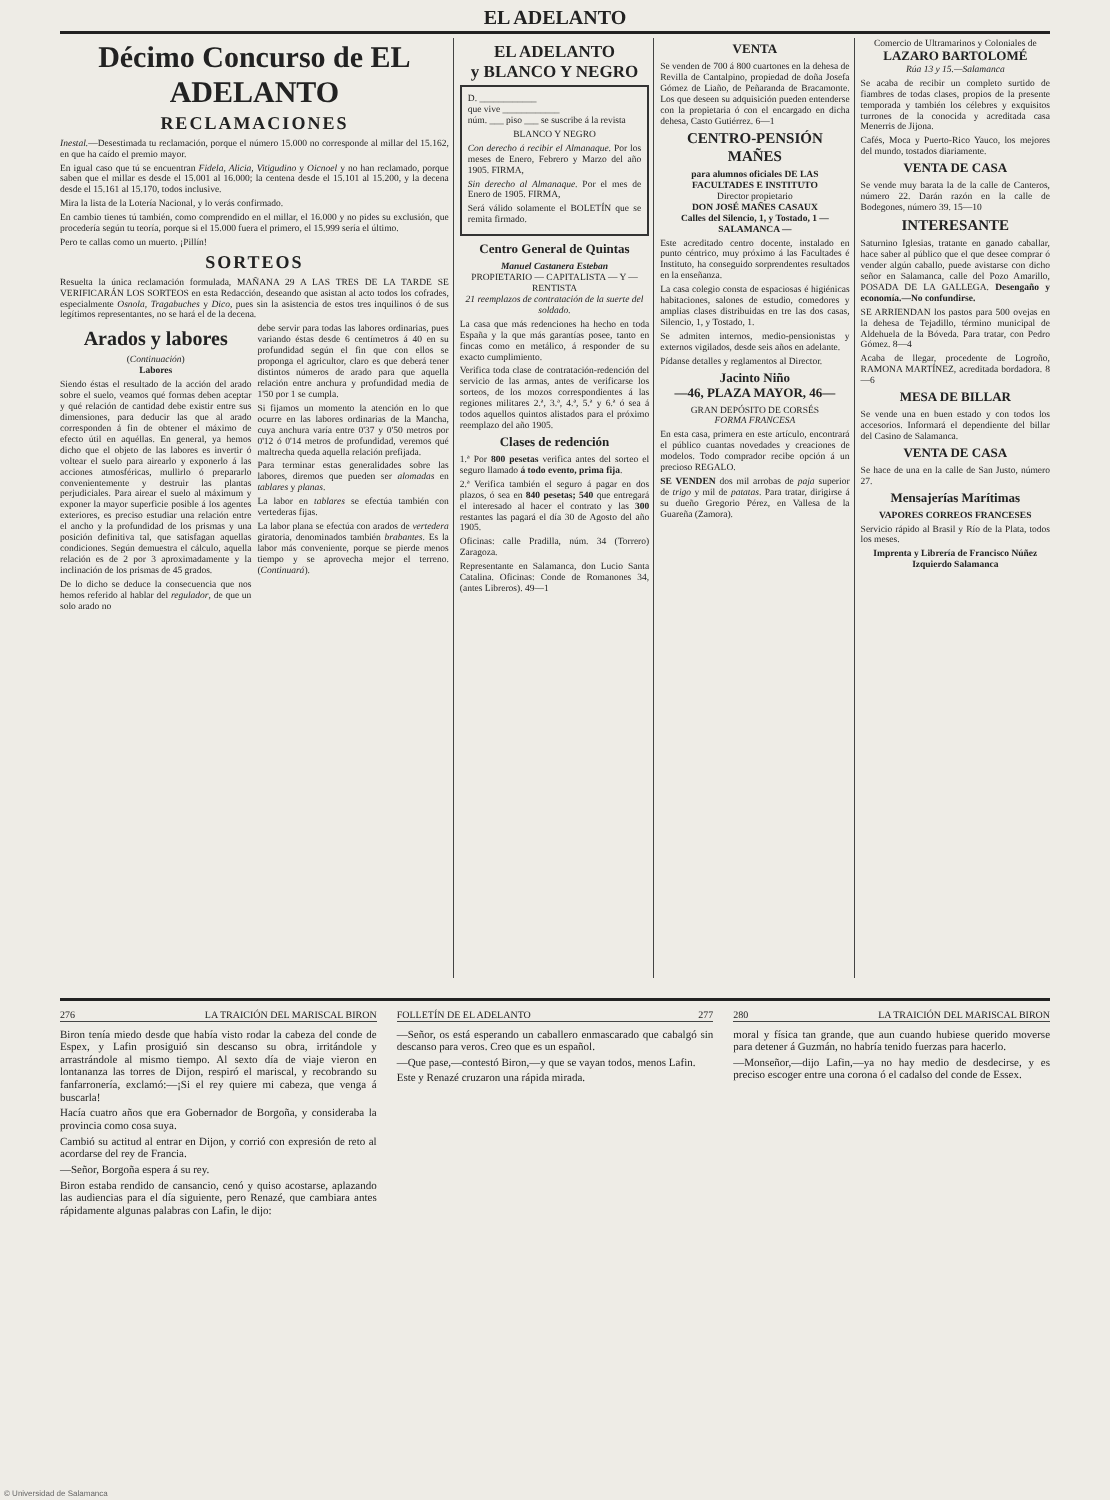EL ADELANTO
Décimo Concurso de EL ADELANTO
RECLAMACIONES
Inestal.—Desestimada tu reclamación, porque el número 15.000 no corresponde al millar del 15.162, en que ha caído el premio mayor.
En igual caso que tú se encuentran Fidela, Alicia, Vitigudino y Oicnoel y no han reclamado, porque saben que el millar es desde el 15.001 al 16.000; la centena desde el 15.101 al 15.200, y la decena desde el 15.161 al 15.170, todos inclusive.
Mira la lista de la Lotería Nacional, y lo verás confirmado.
En cambio tienes tú también, como comprendido en el millar, el 16.000 y no pides su exclusión, que procedería según tu teoría, porque si el 15.000 fuera el primero, el 15.999 sería el último.
Pero te callas como un muerto. ¡Pillín!
SORTEOS
Resuelta la única reclamación formulada, MAÑANA 29 A LAS TRES DE LA TARDE SE VERIFICARÁN LOS SORTEOS en esta Redacción, deseando que asistan al acto todos los cofrades, especialmente Osnola, Tragabuches y Dico, pues sin la asistencia de estos tres inquilinos ó de sus legítimos representantes, no se hará el de la decena.
Arados y labores
(Continuación)
Labores
Siendo éstas el resultado de la acción del arado sobre el suelo, veamos qué formas deben aceptar y qué relación de cantidad debe existir entre sus dimensiones, para deducir las que al arado corresponden á fin de obtener el máximo de efecto útil en aquéllas. En general, ya hemos dicho que el objeto de las labores es invertir ó voltear el suelo para airearlo y exponerlo á las acciones atmosféricas, mullirlo ó prepararlo convenientemente y destruir las plantas perjudiciales. Para airear el suelo al máximum y exponer la mayor superficie posible á los agentes exteriores, es preciso estudiar una relación entre el ancho y la profundidad de los prismas y una posición definitiva tal, que satisfagan aquellas condiciones. Según demuestra el cálculo, aquella relación es de 2 por 3 aproximadamente y la inclinación de los prismas de 45 grados.
De lo dicho se deduce la consecuencia que nos hemos referido al hablar del regulador, de que un solo arado no
debe servir para todas las labores ordinarias, pues variando éstas desde 6 centímetros á 40 en su profundidad según el fin que con ellos se proponga el agricultor, claro es que deberá tener distintos números de arado para que aquella relación entre anchura y profundidad media de 1'50 por 1 se cumpla.
Si fijamos un momento la atención en lo que ocurre en las labores ordinarias de la Mancha, cuya anchura varía entre 0'37 y 0'50 metros por 0'12 ó 0'14 metros de profundidad, veremos qué maltrecha queda aquella relación prefijada.
Para terminar estas generalidades sobre las labores, diremos que pueden ser alomadas en tablares y planas.
La labor en tablares se efectúa también con vertederas fijas.
La labor plana se efectúa con arados de vertedera giratoria, denominados también brabantes. Es la labor más conveniente, porque se pierde menos tiempo y se aprovecha mejor el terreno. (Continuará).
EL ADELANTO
y BLANCO Y NEGRO
D. ____________
que vive ____________
núm. ___ piso ___ se suscribe á la revista
BLANCO Y NEGRO
Con derecho á recibir el Almanaque. Por los meses de Enero, Febrero y Marzo del año 1905. FIRMA,
Sin derecho al Almanaque. Por el mes de Enero de 1905. FIRMA,
Será válido solamente el BOLETÍN que se remita firmado.
Centro General de Quintas
Manuel Castanera Esteban
PROPIETARIO — CAPITALISTA — Y — RENTISTA
21 reemplazos de contratación de la suerte del soldado.
La casa que más redenciones ha hecho en toda España y la que más garantías posee, tanto en fincas como en metálico, á responder de su exacto cumplimiento.
Verifica toda clase de contratación-redención del servicio de las armas, antes de verificarse los sorteos, de los mozos correspondientes á las regiones militares 2.ª, 3.ª, 4.ª, 5.ª y 6.ª ó sea á todos aquellos quintos alistados para el próximo reemplazo del año 1905.
Clases de redención
1.ª Por 800 pesetas verifica antes del sorteo el seguro llamado á todo evento, prima fija.
2.ª Verifica también el seguro á pagar en dos plazos, ó sea en 840 pesetas; 540 que entregará el interesado al hacer el contrato y las 300 restantes las pagará el día 30 de Agosto del año 1905.
Oficinas: calle Pradilla, núm. 34 (Torrero) Zaragoza.
Representante en Salamanca, don Lucio Santa Catalina. Oficinas: Conde de Romanones 34, (antes Libreros). 49—1
VENTA
Se venden de 700 á 800 cuartones en la dehesa de Revilla de Cantalpino, propiedad de doña Josefa Gómez de Liaño, de Peñaranda de Bracamonte. Los que deseen su adquisición pueden entenderse con la propietaria ó con el encargado en dicha dehesa, Casto Gutiérrez. 6—1
CENTRO-PENSIÓN MAÑES
para alumnos oficiales DE LAS FACULTADES E INSTITUTO
Director propietario
DON JOSÉ MAÑES CASAUX
Calles del Silencio, 1, y Tostado, 1 — SALAMANCA —
Este acreditado centro docente, instalado en punto céntrico, muy próximo á las Facultades é Instituto, ha conseguido sorprendentes resultados en la enseñanza.
La casa colegio consta de espaciosas é higiénicas habitaciones, salones de estudio, comedores y amplias clases distribuidas en tre las dos casas, Silencio, 1, y Tostado, 1.
Se admiten internos, medio-pensionistas y externos vigilados, desde seis años en adelante.
Pídanse detalles y reglamentos al Director.
Jacinto Niño
—46, PLAZA MAYOR, 46—
GRAN DEPÓSITO DE CORSÉS
FORMA FRANCESA
En esta casa, primera en este artículo, encontrará el público cuantas novedades y creaciones de modelos. Todo comprador recibe opción á un precioso REGALO.
SE VENDEN dos mil arrobas de paja superior de trigo y mil de patatas. Para tratar, dirigirse á su dueño Gregorio Pérez, en Vallesa de la Guareña (Zamora).
Comercio de Ultramarinos y Coloniales de
LAZARO BARTOLOMÉ
Rúa 13 y 15.—Salamanca
Se acaba de recibir un completo surtido de fiambres de todas clases, propios de la presente temporada y también los célebres y exquisitos turrones de la conocida y acreditada casa Menerris de Jijona.
Cafés, Moca y Puerto-Rico Yauco, los mejores del mundo, tostados diariamente.
VENTA DE CASA
Se vende muy barata la de la calle de Canteros, número 22. Darán razón en la calle de Bodegones, número 39. 15—10
INTERESANTE
Saturnino Iglesias, tratante en ganado caballar, hace saber al público que el que desee comprar ó vender algún caballo, puede avistarse con dicho señor en Salamanca, calle del Pozo Amarillo, POSADA DE LA GALLEGA. Desengaño y economía.—No confundirse.
SE ARRIENDAN los pastos para 500 ovejas en la dehesa de Tejadillo, término municipal de Aldehuela de la Bóveda. Para tratar, con Pedro Gómez. 8—4
Acaba de llegar, procedente de Logroño, RAMONA MARTÍNEZ, acreditada bordadora. 8—6
MESA DE BILLAR
Se vende una en buen estado y con todos los accesorios. Informará el dependiente del billar del Casino de Salamanca.
VENTA DE CASA
Se hace de una en la calle de San Justo, número 27.
Mensajerías Marítimas
VAPORES CORREOS FRANCESES
Servicio rápido al Brasil y Río de la Plata, todos los meses.
Imprenta y Librería de Francisco Núñez Izquierdo Salamanca
276 LA TRAICIÓN DEL MARISCAL BIRON
Biron tenía miedo desde que había visto rodar la cabeza del conde de Espex, y Lafin prosiguió sin descanso su obra, irritándole y arrastrándole al mismo tiempo. Al sexto día de viaje vieron en lontananza las torres de Dijon, respiró el mariscal, y recobrando su fanfarronería, exclamó:—¡Si el rey quiere mi cabeza, que venga á buscarla!
Hacía cuatro años que era Gobernador de Borgoña, y consideraba la provincia como cosa suya.
Cambió su actitud al entrar en Dijon, y corrió con expresión de reto al acordarse del rey de Francia.
—Señor, Borgoña espera á su rey.
Biron estaba rendido de cansancio, cenó y quiso acostarse, aplazando las audiencias para el día siguiente, pero Renazé, que cambiara antes rápidamente algunas palabras con Lafin, le dijo:
FOLLETÍN DE EL ADELANTO 277
—Señor, os está esperando un caballero enmascarado que cabalgó sin descanso para veros. Creo que es un español.
—Que pase,—contestó Biron,—y que se vayan todos, menos Lafin.
Este y Renazé cruzaron una rápida mirada.
280 LA TRAICIÓN DEL MARISCAL BIRON
moral y física tan grande, que aun cuando hubiese querido moverse para detener á Guzmán, no habría tenido fuerzas para hacerlo.
—Monseñor,—dijo Lafin,—ya no hay medio de desdecirse, y es preciso escoger entre una corona ó el cadalso del conde de Essex.
© Universidad de Salamanca